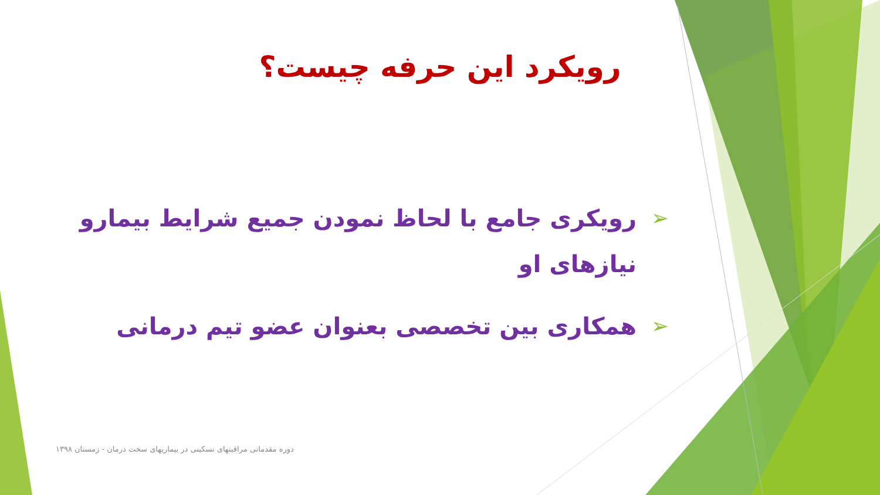رویکرد این حرفه چیست؟
➢ رویکری جامع با لحاظ نمودن جمیع شرایط بیمارو نیازهای او
➢ همکاری بین تخصصی بعنوان عضو تیم درمانی
دوره مقدماتی مراقبتهای تسکینی در بیماریهای سخت درمان - زمستان ۱۳۹۸